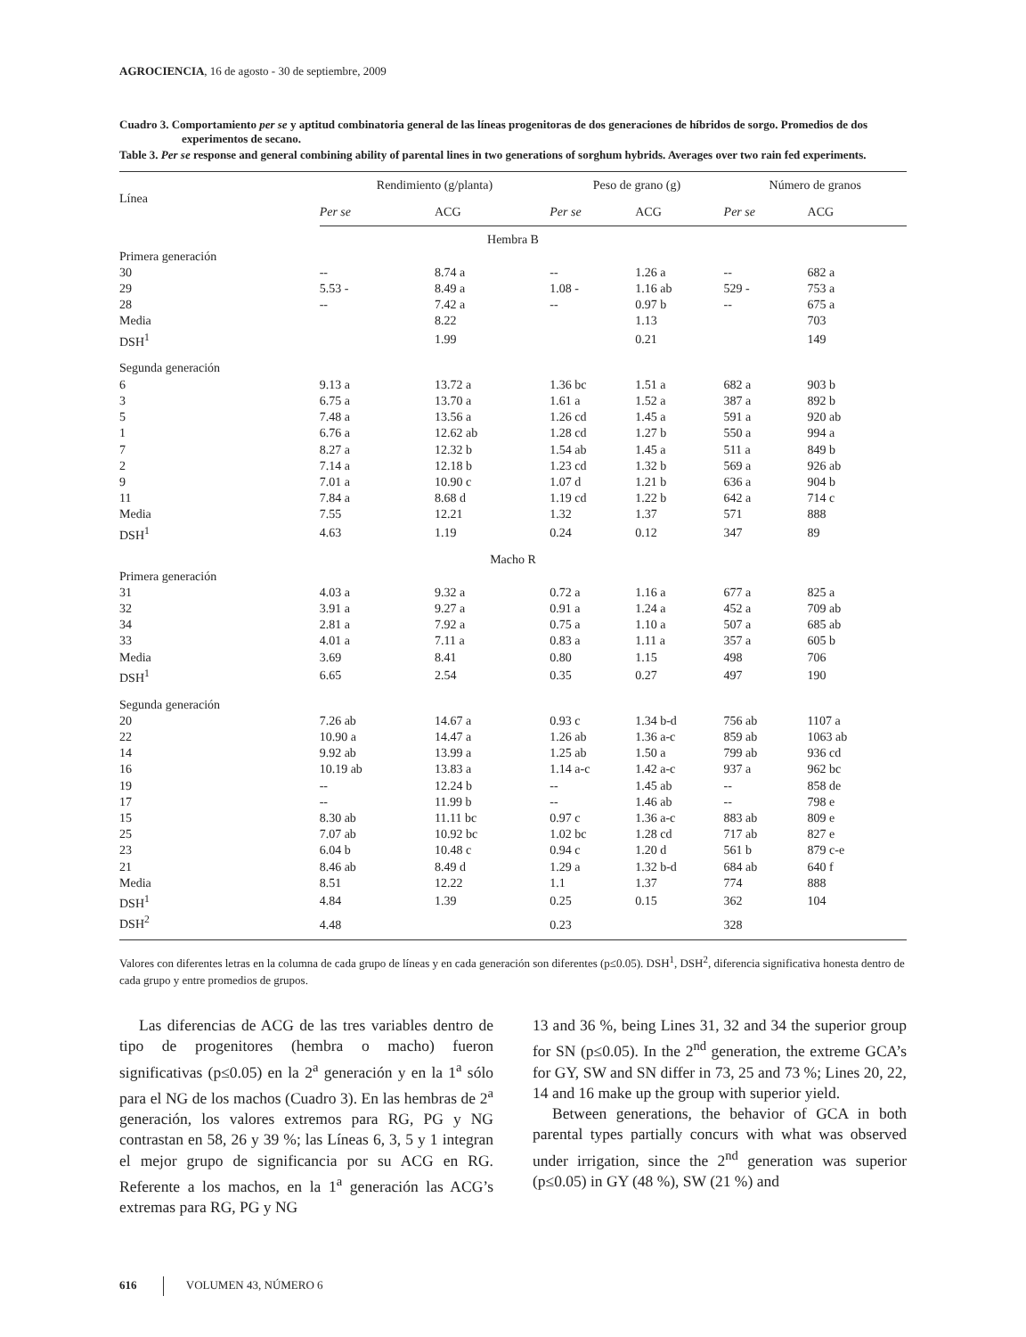AGROCIENCIA, 16 de agosto - 30 de septiembre, 2009
Cuadro 3. Comportamiento per se y aptitud combinatoria general de las líneas progenitoras de dos generaciones de híbridos de sorgo. Promedios de dos experimentos de secano.
Table 3. Per se response and general combining ability of parental lines in two generations of sorghum hybrids. Averages over two rain fed experiments.
| Línea | Rendimiento (g/planta) | | Peso de grano (g) | | Número de granos | |
| --- | --- | --- | --- | --- | --- | --- |
| | Per se | ACG | Per se | ACG | Per se | ACG |
| Hembra B | | | | | | |
| Primera generación | | | | | | |
| 30 | -- | 8.74 a | -- | 1.26 a | -- | 682 a |
| 29 | 5.53 - | 8.49 a | 1.08 - | 1.16 ab | 529 - | 753 a |
| 28 | -- | 7.42 a | -- | 0.97 b | -- | 675 a |
| Media | | 8.22 | | 1.13 | | 703 |
| DSH<sup>1</sup> | | 1.99 | | 0.21 | | 149 |
| Segunda generación | | | | | | |
| 6 | 9.13 a | 13.72 a | 1.36 bc | 1.51 a | 682 a | 903 b |
| 3 | 6.75 a | 13.70 a | 1.61 a | 1.52 a | 387 a | 892 b |
| 5 | 7.48 a | 13.56 a | 1.26 cd | 1.45 a | 591 a | 920 ab |
| 1 | 6.76 a | 12.62 ab | 1.28 cd | 1.27 b | 550 a | 994 a |
| 7 | 8.27 a | 12.32 b | 1.54 ab | 1.45 a | 511 a | 849 b |
| 2 | 7.14 a | 12.18 b | 1.23 cd | 1.32 b | 569 a | 926 ab |
| 9 | 7.01 a | 10.90 c | 1.07 d | 1.21 b | 636 a | 904 b |
| 11 | 7.84 a | 8.68 d | 1.19 cd | 1.22 b | 642 a | 714 c |
| Media | 7.55 | 12.21 | 1.32 | 1.37 | 571 | 888 |
| DSH<sup>1</sup> | 4.63 | 1.19 | 0.24 | 0.12 | 347 | 89 |
| Macho R | | | | | | |
| Primera generación | | | | | | |
| 31 | 4.03 a | 9.32 a | 0.72 a | 1.16 a | 677 a | 825 a |
| 32 | 3.91 a | 9.27 a | 0.91 a | 1.24 a | 452 a | 709 ab |
| 34 | 2.81 a | 7.92 a | 0.75 a | 1.10 a | 507 a | 685 ab |
| 33 | 4.01 a | 7.11 a | 0.83 a | 1.11 a | 357 a | 605 b |
| Media | 3.69 | 8.41 | 0.80 | 1.15 | 498 | 706 |
| DSH<sup>1</sup> | 6.65 | 2.54 | 0.35 | 0.27 | 497 | 190 |
| Segunda generación | | | | | | |
| 20 | 7.26 ab | 14.67 a | 0.93 c | 1.34 b-d | 756 ab | 1107 a |
| 22 | 10.90 a | 14.47 a | 1.26 ab | 1.36 a-c | 859 ab | 1063 ab |
| 14 | 9.92 ab | 13.99 a | 1.25 ab | 1.50 a | 799 ab | 936 cd |
| 16 | 10.19 ab | 13.83 a | 1.14 a-c | 1.42 a-c | 937 a | 962 bc |
| 19 | -- | 12.24 b | -- | 1.45 ab | -- | 858 de |
| 17 | -- | 11.99 b | -- | 1.46 ab | -- | 798 e |
| 15 | 8.30 ab | 11.11 bc | 0.97 c | 1.36 a-c | 883 ab | 809 e |
| 25 | 7.07 ab | 10.92 bc | 1.02 bc | 1.28 cd | 717 ab | 827 e |
| 23 | 6.04 b | 10.48 c | 0.94 c | 1.20 d | 561 b | 879 c-e |
| 21 | 8.46 ab | 8.49 d | 1.29 a | 1.32 b-d | 684 ab | 640 f |
| Media | 8.51 | 12.22 | 1.1 | 1.37 | 774 | 888 |
| DSH<sup>1</sup> | 4.84 | 1.39 | 0.25 | 0.15 | 362 | 104 |
| DSH<sup>2</sup> | 4.48 | | 0.23 | | 328 | |
Valores con diferentes letras en la columna de cada grupo de líneas y en cada generación son diferentes (p≤0.05). DSH<sup>1</sup>, DSH<sup>2</sup>, diferencia significativa honesta dentro de cada grupo y entre promedios de grupos.
Las diferencias de ACG de las tres variables dentro de tipo de progenitores (hembra o macho) fueron significativas (p≤0.05) en la 2<sup>a</sup> generación y en la 1<sup>a</sup> sólo para el NG de los machos (Cuadro 3). En las hembras de 2<sup>a</sup> generación, los valores extremos para RG, PG y NG contrastan en 58, 26 y 39 %; las Líneas 6, 3, 5 y 1 integran el mejor grupo de significancia por su ACG en RG. Referente a los machos, en la 1<sup>a</sup> generación las ACG’s extremas para RG, PG y NG
13 and 36 %, being Lines 31, 32 and 34 the superior group for SN (p≤0.05). In the 2<sup>nd</sup> generation, the extreme GCA’s for GY, SW and SN differ in 73, 25 and 73 %; Lines 20, 22, 14 and 16 make up the group with superior yield.
Between generations, the behavior of GCA in both parental types partially concurs with what was observed under irrigation, since the 2<sup>nd</sup> generation was superior (p≤0.05) in GY (48 %), SW (21 %) and
616 VOLUMEN 43, NÚMERO 6